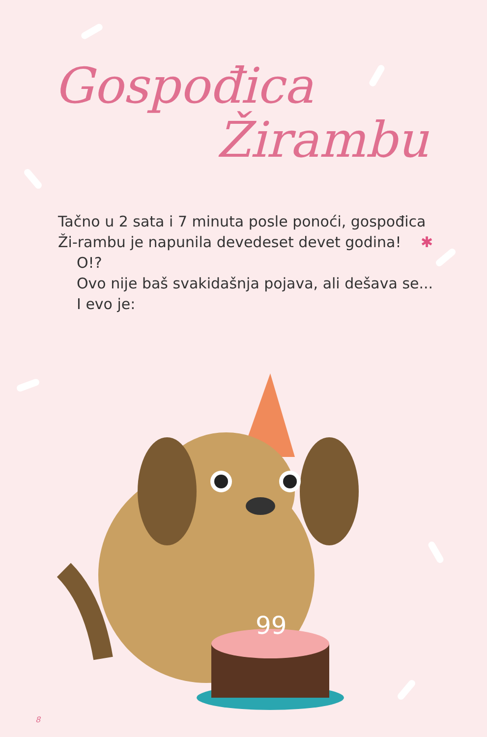Gospođica
Žirambu
Tačno u 2 sata i 7 minuta posle ponoći, gospođica Ži-rambu je napunila devedeset devet godina! ✱
O!?
Ovo nije baš svakidašnja pojava, ali dešava se...
I evo je:
99
8